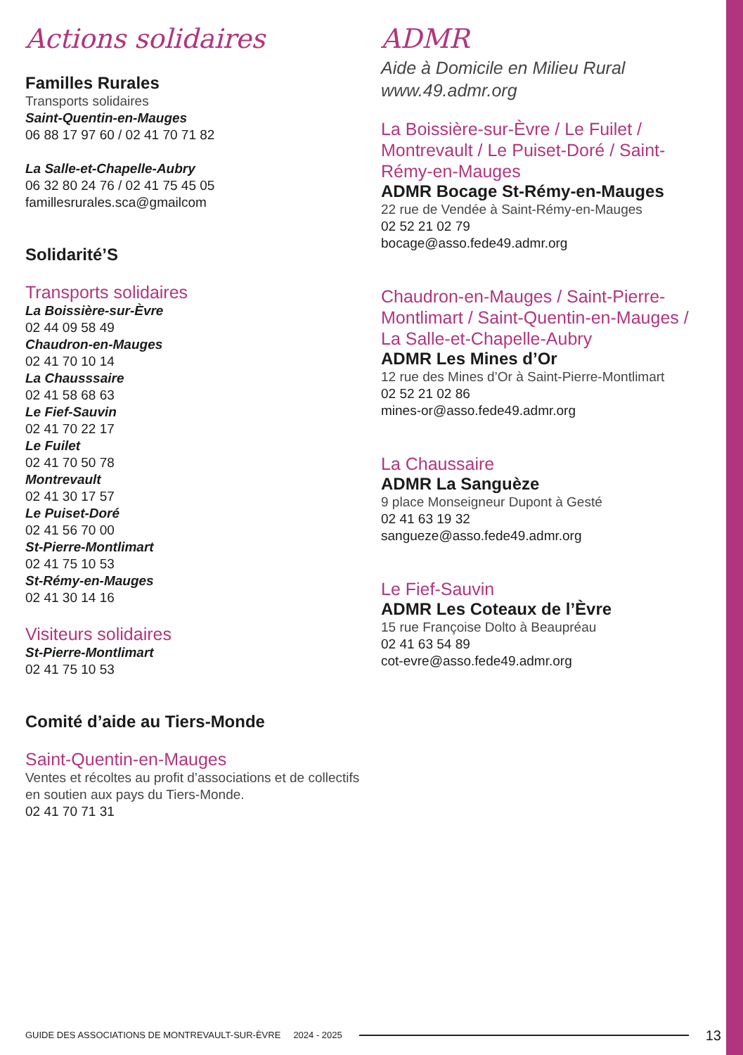Actions solidaires
Familles Rurales
Transports solidaires
Saint-Quentin-en-Mauges
06 88 17 97 60 / 02 41 70 71 82
La Salle-et-Chapelle-Aubry
06 32 80 24 76 / 02 41 75 45 05
famillesrurales.sca@gmailcom
Solidarité’S
Transports solidaires
La Boissière-sur-Èvre
02 44 09 58 49
Chaudron-en-Mauges
02 41 70 10 14
La Chausssaire
02 41 58 68 63
Le Fief-Sauvin
02 41 70 22 17
Le Fuilet
02 41 70 50 78
Montrevault
02 41 30 17 57
Le Puiset-Doré
02 41 56 70 00
St-Pierre-Montlimart
02 41 75 10 53
St-Rémy-en-Mauges
02 41 30 14 16
Visiteurs solidaires
St-Pierre-Montlimart
02 41 75 10 53
Comité d’aide au Tiers-Monde
Saint-Quentin-en-Mauges
Ventes et récoltes au profit d’associations et de collectifs en soutien aux pays du Tiers-Monde.
02 41 70 71 31
ADMR
Aide à Domicile en Milieu Rural
www.49.admr.org
La Boissière-sur-Èvre / Le Fuilet / Montrevault / Le Puiset-Doré / Saint-Rémy-en-Mauges
ADMR Bocage St-Rémy-en-Mauges
22 rue de Vendée à Saint-Rémy-en-Mauges
02 52 21 02 79
bocage@asso.fede49.admr.org
Chaudron-en-Mauges / Saint-Pierre-Montlimart / Saint-Quentin-en-Mauges / La Salle-et-Chapelle-Aubry
ADMR Les Mines d’Or
12 rue des Mines d’Or à Saint-Pierre-Montlimart
02 52 21 02 86
mines-or@asso.fede49.admr.org
La Chaussaire
ADMR La Sanguèze
9 place Monseigneur Dupont à Gesté
02 41 63 19 32
sangueze@asso.fede49.admr.org
Le Fief-Sauvin
ADMR Les Coteaux de l’Èvre
15 rue Françoise Dolto à Beaupréau
02 41 63 54 89
cot-evre@asso.fede49.admr.org
GUIDE DES ASSOCIATIONS DE MONTREVAULT-SUR-ÈVRE 2024 - 2025 13